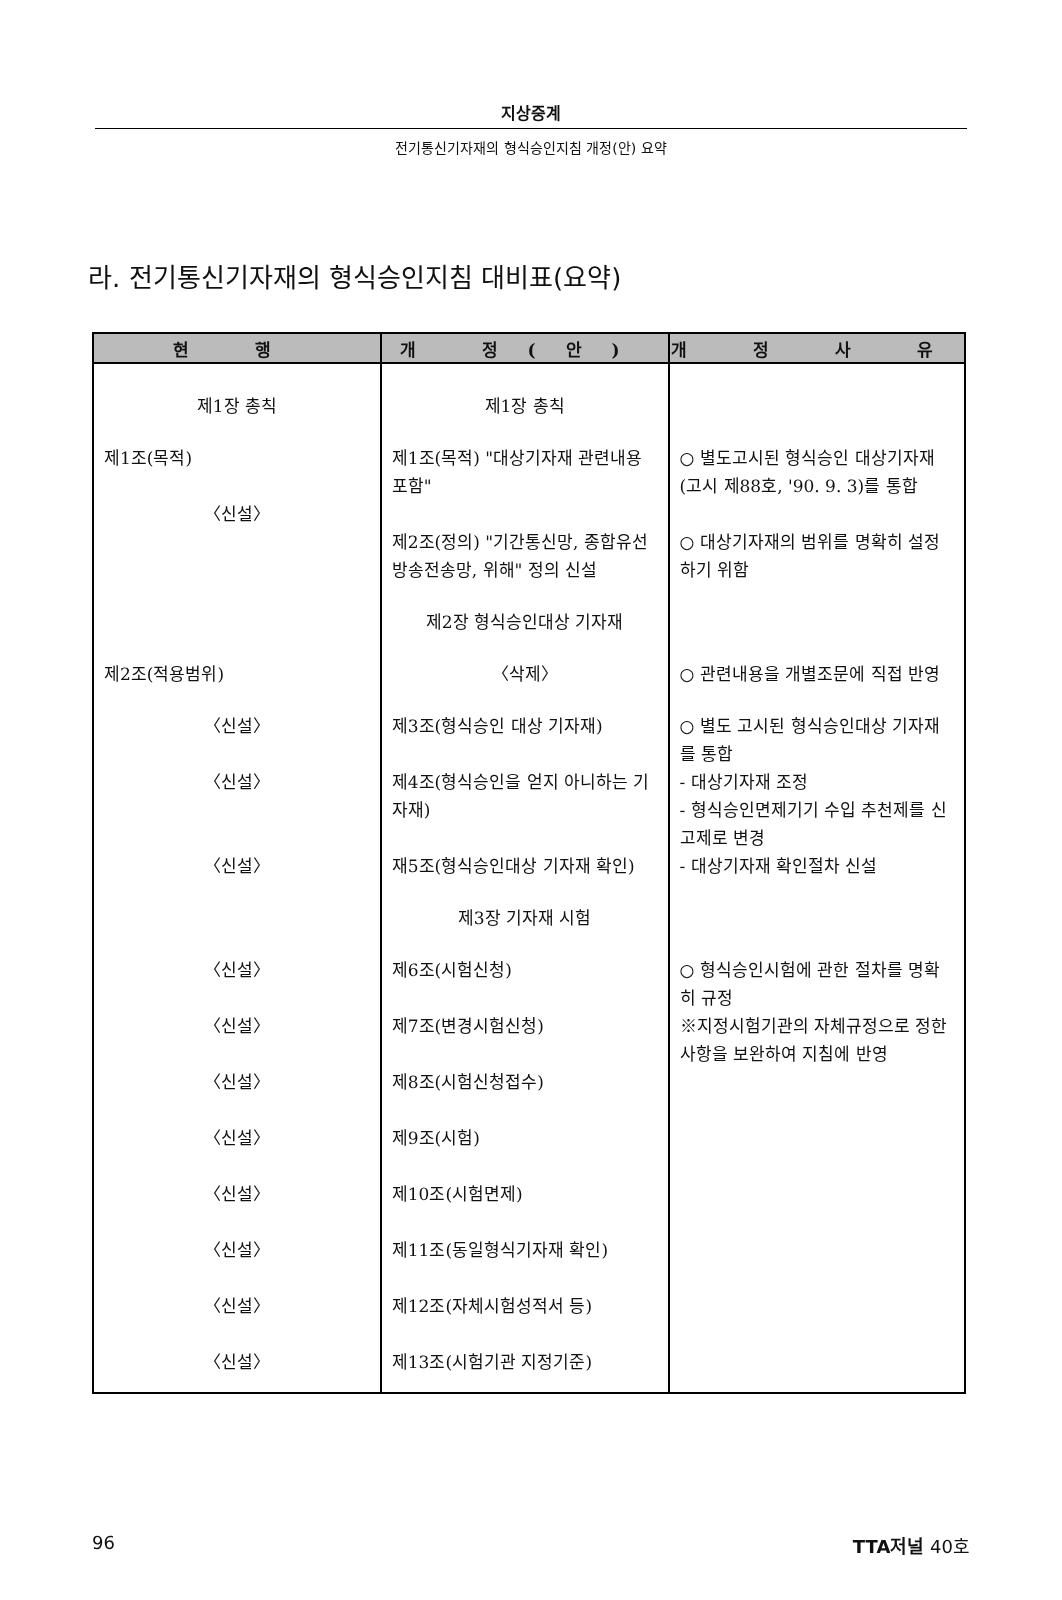지상중계
전기통신기자재의 형식승인지침 개정(안) 요약
라. 전기통신기자재의 형식승인지침 대비표(요약)
| 현 행 | 개 정(안) | 개 정 사 유 |
| --- | --- | --- |
| 제1장 총칙 | 제1장 총칙 | |
| 제1조(목적) 〈신설〉 | 제1조(목적) "대상기자재 관련내용 포함" 제2조(정의) "기간통신망, 종합유선방송전송망, 위해" 정의 신설 | ○ 별도고시된 형식승인 대상기자재 (고시 제88호, '90. 9. 3)를 통합 ○ 대상기자재의 범위를 명확히 설정하기 위함 |
| | 제2장 형식승인대상 기자재 | |
| 제2조(적용범위) | 〈삭제〉 | ○ 관련내용을 개별조문에 직접 반영 |
| 〈신설〉 〈신설〉 〈신설〉 | 제3조(형식승인 대상 기자재) 제4조(형식승인을 얻지 아니하는 기자재) 재5조(형식승인대상 기자재 확인) | ○ 별도 고시된 형식승인대상 기자재를 통합 - 대상기자재 조정 - 형식승인면제기기 수입 추천제를 신고제로 변경 - 대상기자재 확인절차 신설 |
| | 제3장 기자재 시험 | |
| 〈신설〉 〈신설〉 〈신설〉 〈신설〉 〈신설〉 〈신설〉 〈신설〉 〈신설〉 | 제6조(시험신청) 제7조(변경시험신청) 제8조(시험신청접수) 제9조(시험) 제10조(시험면제) 제11조(동일형식기자재 확인) 제12조(자체시험성적서 등) 제13조(시험기관 지정기준) | ○ 형식승인시험에 관한 절차를 명확히 규정 ※지정시험기관의 자체규정으로 정한 사항을 보완하여 지침에 반영 |
96 TTA저널 40호